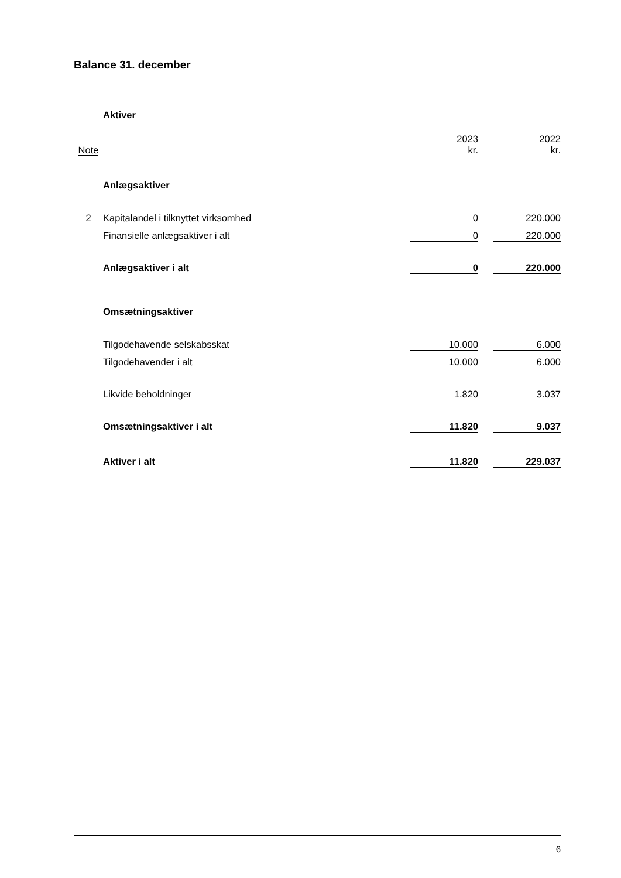Balance 31. december
| | Aktiver | | | |
| Note | | 2023 kr. | | 2022 kr. |
| | Anlægsaktiver | | | |
| 2 | Kapitalandel i tilknyttet virksomhed | 0 | | 220.000 |
| | Finansielle anlægsaktiver i alt | 0 | | 220.000 |
| | Anlægsaktiver i alt | 0 | | 220.000 |
| | Omsætningsaktiver | | | |
| | Tilgodehavende selskabsskat | 10.000 | | 6.000 |
| | Tilgodehavender i alt | 10.000 | | 6.000 |
| | Likvide beholdninger | 1.820 | | 3.037 |
| | Omsætningsaktiver i alt | 11.820 | | 9.037 |
| | Aktiver i alt | 11.820 | | 229.037 |
6